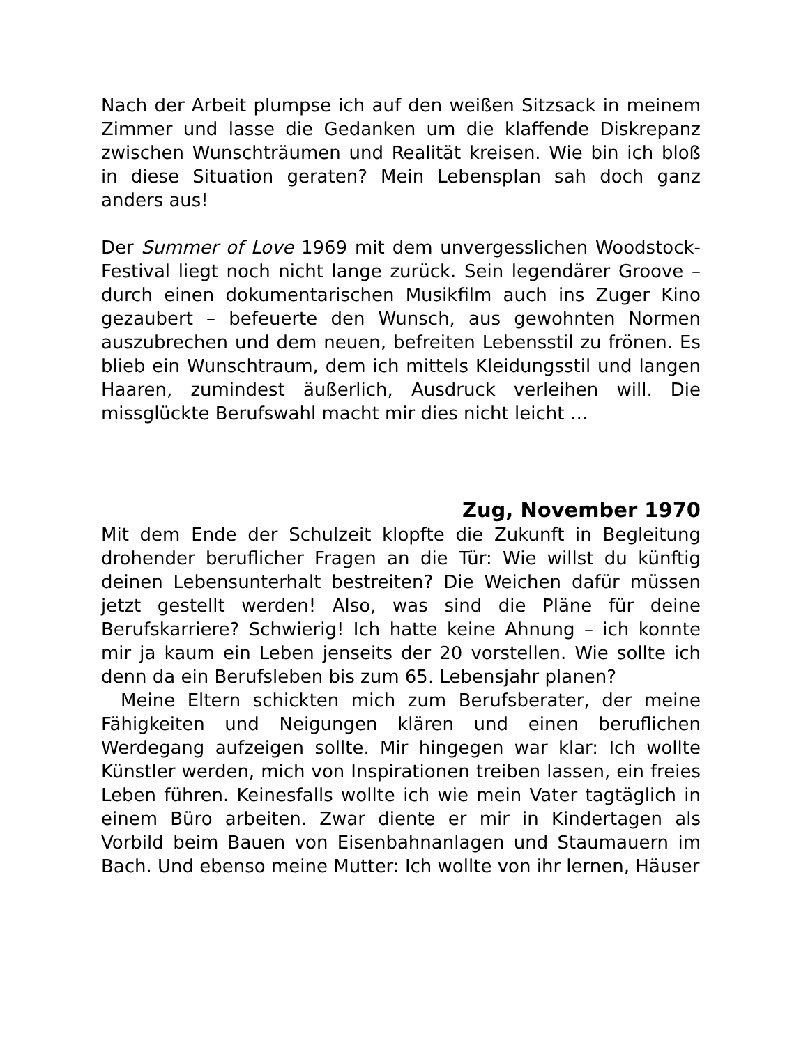Nach der Arbeit plumpse ich auf den weißen Sitzsack in meinem Zimmer und lasse die Gedanken um die klaffende Diskrepanz zwischen Wunschträumen und Realität kreisen. Wie bin ich bloß in diese Situation geraten? Mein Lebensplan sah doch ganz anders aus!
Der Summer of Love 1969 mit dem unvergesslichen Woodstock-Festival liegt noch nicht lange zurück. Sein legendärer Groove – durch einen dokumentarischen Musikfilm auch ins Zuger Kino gezaubert – befeuerte den Wunsch, aus gewohnten Normen auszubrechen und dem neuen, befreiten Lebensstil zu frönen. Es blieb ein Wunschtraum, dem ich mittels Kleidungsstil und langen Haaren, zumindest äußerlich, Ausdruck verleihen will. Die missglückte Berufswahl macht mir dies nicht leicht …
Zug, November 1970
Mit dem Ende der Schulzeit klopfte die Zukunft in Begleitung drohender beruflicher Fragen an die Tür: Wie willst du künftig deinen Lebensunterhalt bestreiten? Die Weichen dafür müssen jetzt gestellt werden! Also, was sind die Pläne für deine Berufskarriere? Schwierig! Ich hatte keine Ahnung – ich konnte mir ja kaum ein Leben jenseits der 20 vorstellen. Wie sollte ich denn da ein Berufsleben bis zum 65. Lebensjahr planen?
Meine Eltern schickten mich zum Berufsberater, der meine Fähigkeiten und Neigungen klären und einen beruflichen Werdegang aufzeigen sollte. Mir hingegen war klar: Ich wollte Künstler werden, mich von Inspirationen treiben lassen, ein freies Leben führen. Keinesfalls wollte ich wie mein Vater tagtäglich in einem Büro arbeiten. Zwar diente er mir in Kindertagen als Vorbild beim Bauen von Eisenbahnanlagen und Staumauern im Bach. Und ebenso meine Mutter: Ich wollte von ihr lernen, Häuser